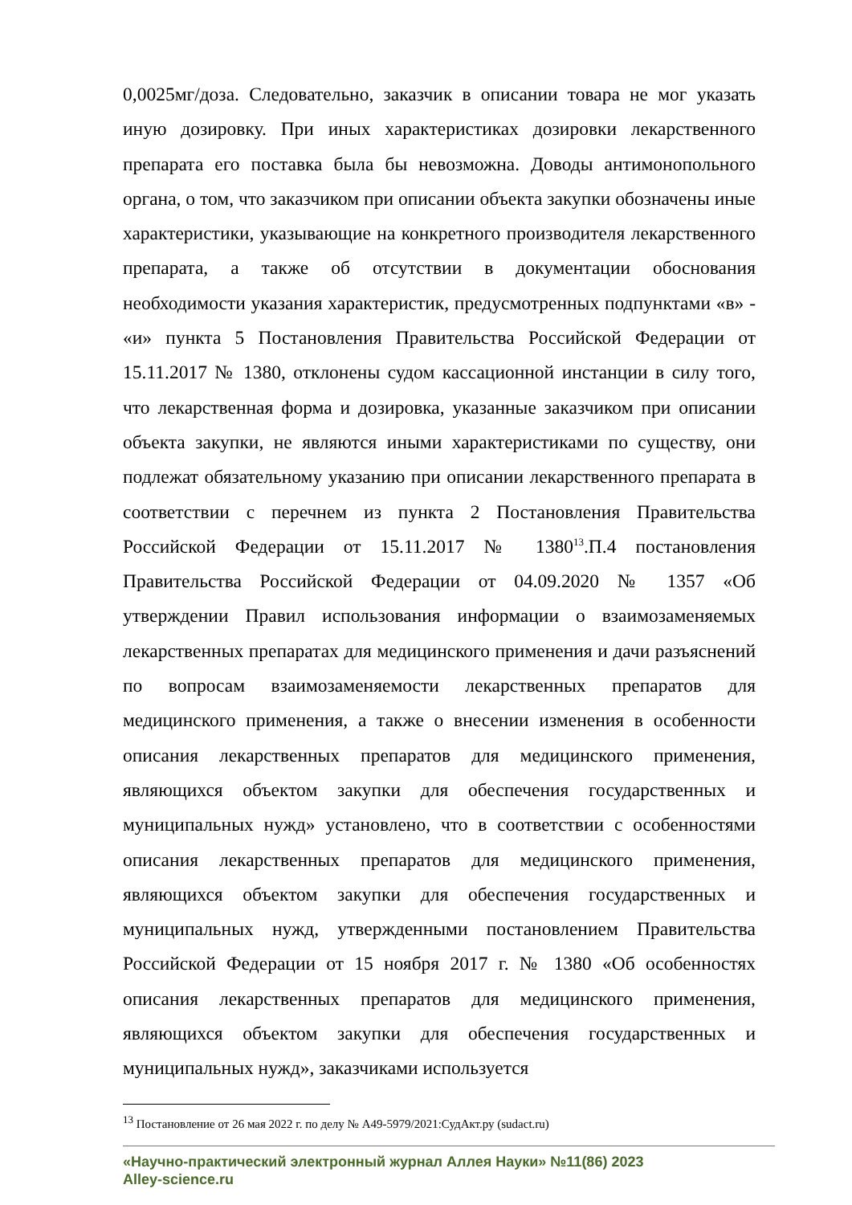0,0025мг/доза. Следовательно, заказчик в описании товара не мог указать иную дозировку. При иных характеристиках дозировки лекарственного препарата его поставка была бы невозможна. Доводы антимонопольного органа, о том, что заказчиком при описании объекта закупки обозначены иные характеристики, указывающие на конкретного производителя лекарственного препарата, а также об отсутствии в документации обоснования необходимости указания характеристик, предусмотренных подпунктами «в» - «и» пункта 5 Постановления Правительства Российской Федерации от 15.11.2017 № 1380, отклонены судом кассационной инстанции в силу того, что лекарственная форма и дозировка, указанные заказчиком при описании объекта закупки, не являются иными характеристиками по существу, они подлежат обязательному указанию при описании лекарственного препарата в соответствии с перечнем из пункта 2 Постановления Правительства Российской Федерации от 15.11.2017 № 1380<sup>13</sup>.П.4 постановления Правительства Российской Федерации от 04.09.2020 № 1357 «Об утверждении Правил использования информации о взаимозаменяемых лекарственных препаратах для медицинского применения и дачи разъяснений по вопросам взаимозаменяемости лекарственных препаратов для медицинского применения, а также о внесении изменения в особенности описания лекарственных препаратов для медицинского применения, являющихся объектом закупки для обеспечения государственных и муниципальных нужд» установлено, что в соответствии с особенностями описания лекарственных препаратов для медицинского применения, являющихся объектом закупки для обеспечения государственных и муниципальных нужд, утвержденными постановлением Правительства Российской Федерации от 15 ноября 2017 г. № 1380 «Об особенностях описания лекарственных препаратов для медицинского применения, являющихся объектом закупки для обеспечения государственных и муниципальных нужд», заказчиками используется
<sup>13</sup> Постановление от 26 мая 2022 г. по делу № А49-5979/2021:СудАкт.ру (sudact.ru)
«Научно-практический электронный журнал Аллея Науки» №11(86) 2023
Alley-science.ru